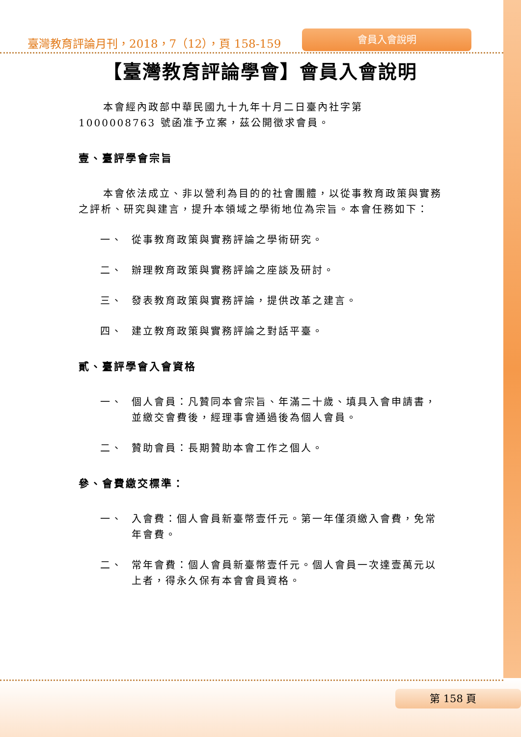臺灣教育評論月刊，2018，7（12），頁 158-159
會員入會說明
【臺灣教育評論學會】會員入會說明
本會經內政部中華民國九十九年十月二日臺內社字第 1000008763 號函准予立案，茲公開徵求會員。
壹、臺評學會宗旨
本會依法成立、非以營利為目的的社會團體，以從事教育政策與實務之評析、研究與建言，提升本領域之學術地位為宗旨。本會任務如下：
一、 從事教育政策與實務評論之學術研究。
二、 辦理教育政策與實務評論之座談及研討。
三、 發表教育政策與實務評論，提供改革之建言。
四、 建立教育政策與實務評論之對話平臺。
貳、臺評學會入會資格
一、 個人會員：凡贊同本會宗旨、年滿二十歲、填具入會申請書，並繳交會費後，經理事會通過後為個人會員。
二、 贊助會員：長期贊助本會工作之個人。
參、會費繳交標準：
一、 入會費：個人會員新臺幣壹仟元。第一年僅須繳入會費，免常年會費。
二、 常年會費：個人會員新臺幣壹仟元。個人會員一次達壹萬元以上者，得永久保有本會會員資格。
第 158 頁